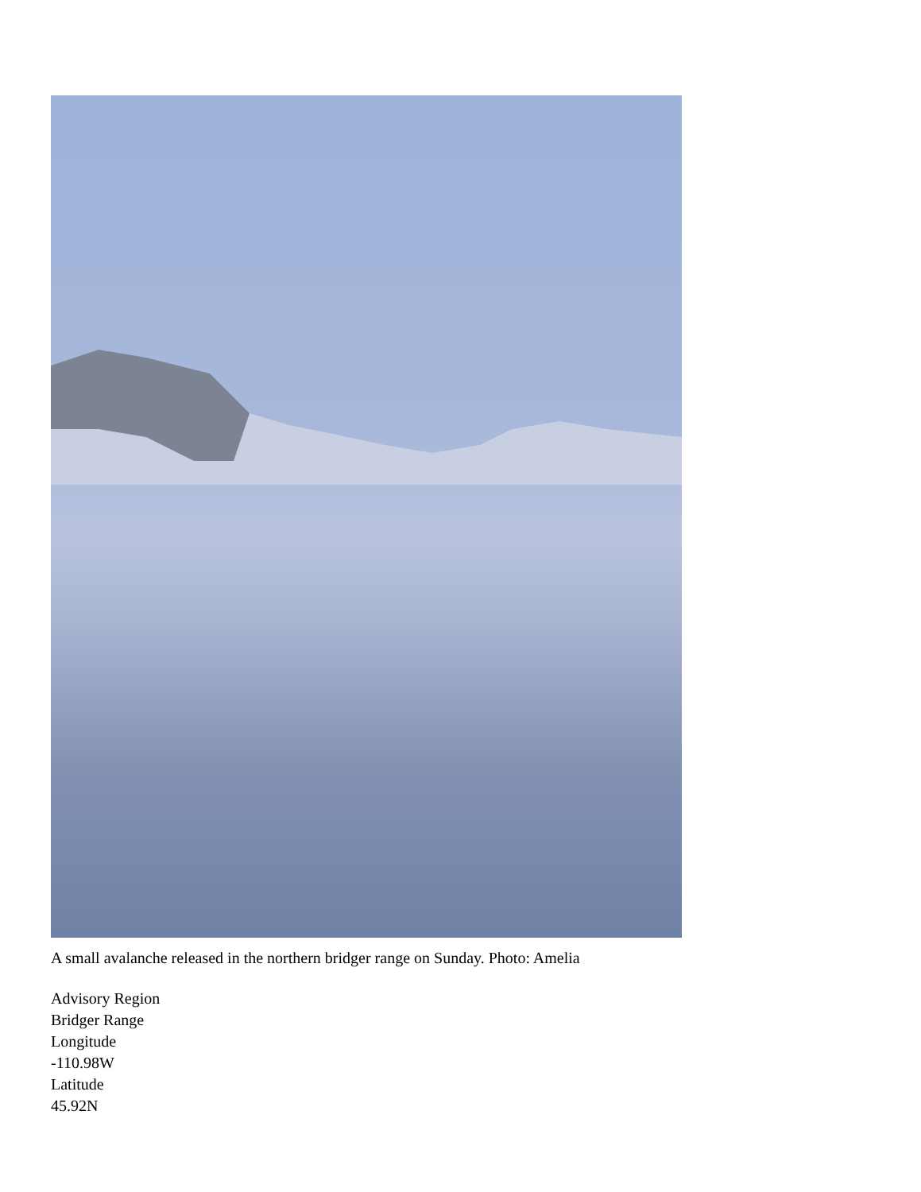A small avalanche released in the northern bridger range on Sunday. Photo: Amelia
Advisory Region
Bridger Range
Longitude
-110.98W
Latitude
45.92N